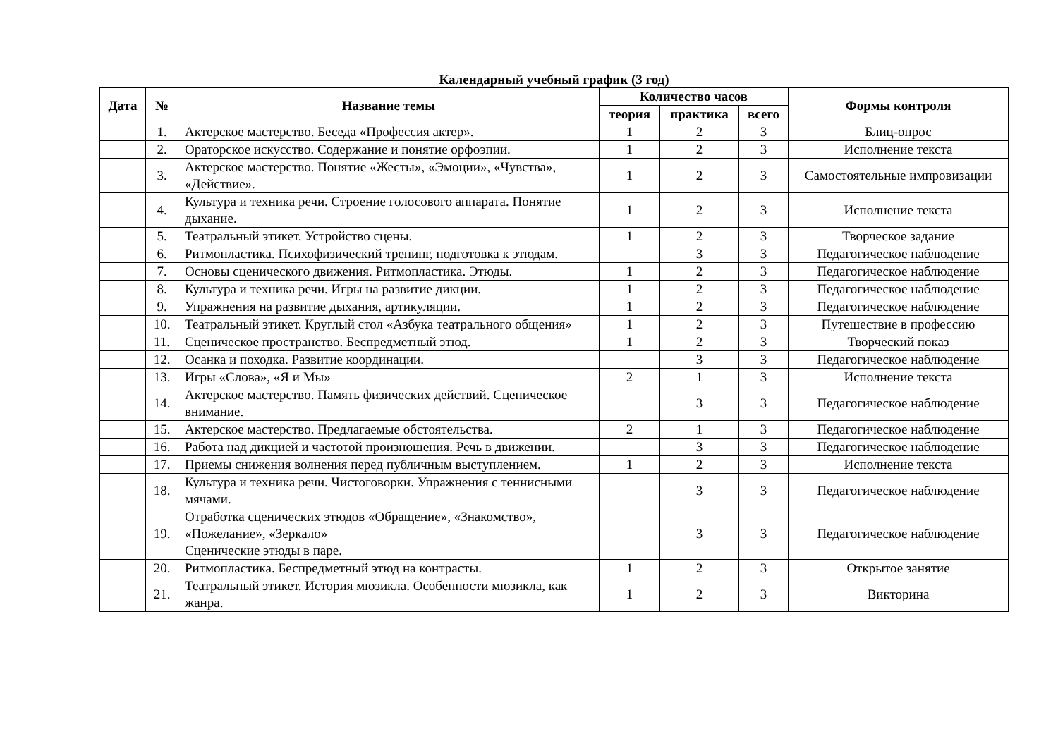Календарный учебный график (3 год)
| Дата | № | Название темы | Количество часов | | | Формы контроля |
| --- | --- | --- | --- | --- | --- | --- |
| | | | теория | практика | всего | |
| | 1. | Актерское мастерство. Беседа «Профессия актер». | 1 | 2 | 3 | Блиц-опрос |
| | 2. | Ораторское искусство. Содержание и понятие орфоэпии. | 1 | 2 | 3 | Исполнение текста |
| | 3. | Актерское мастерство. Понятие «Жесты», «Эмоции», «Чувства», «Действие». | 1 | 2 | 3 | Самостоятельные импровизации |
| | 4. | Культура и техника речи. Строение голосового аппарата. Понятие дыхание. | 1 | 2 | 3 | Исполнение текста |
| | 5. | Театральный этикет. Устройство сцены. | 1 | 2 | 3 | Творческое задание |
| | 6. | Ритмопластика. Психофизический тренинг, подготовка к этюдам. | | 3 | 3 | Педагогическое наблюдение |
| | 7. | Основы сценического движения. Ритмопластика. Этюды. | 1 | 2 | 3 | Педагогическое наблюдение |
| | 8. | Культура и техника речи. Игры на развитие дикции. | 1 | 2 | 3 | Педагогическое наблюдение |
| | 9. | Упражнения на развитие дыхания, артикуляции. | 1 | 2 | 3 | Педагогическое наблюдение |
| | 10. | Театральный этикет. Круглый стол «Азбука театрального общения» | 1 | 2 | 3 | Путешествие в профессию |
| | 11. | Сценическое пространство. Беспредметный этюд. | 1 | 2 | 3 | Творческий показ |
| | 12. | Осанка и походка. Развитие координации. | | 3 | 3 | Педагогическое наблюдение |
| | 13. | Игры «Слова», «Я и Мы» | 2 | 1 | 3 | Исполнение текста |
| | 14. | Актерское мастерство. Память физических действий. Сценическое внимание. | | 3 | 3 | Педагогическое наблюдение |
| | 15. | Актерское мастерство. Предлагаемые обстоятельства. | 2 | 1 | 3 | Педагогическое наблюдение |
| | 16. | Работа над дикцией и частотой произношения. Речь в движении. | | 3 | 3 | Педагогическое наблюдение |
| | 17. | Приемы снижения волнения перед публичным выступлением. | 1 | 2 | 3 | Исполнение текста |
| | 18. | Культура и техника речи. Чистоговорки. Упражнения с теннисными мячами. | | 3 | 3 | Педагогическое наблюдение |
| | 19. | Отработка сценических этюдов «Обращение», «Знакомство», «Пожелание», «Зеркало» Сценические этюды в паре. | | 3 | 3 | Педагогическое наблюдение |
| | 20. | Ритмопластика. Беспредметный этюд на контрасты. | 1 | 2 | 3 | Открытое занятие |
| | 21. | Театральный этикет. История мюзикла. Особенности мюзикла, как жанра. | 1 | 2 | 3 | Викторина |